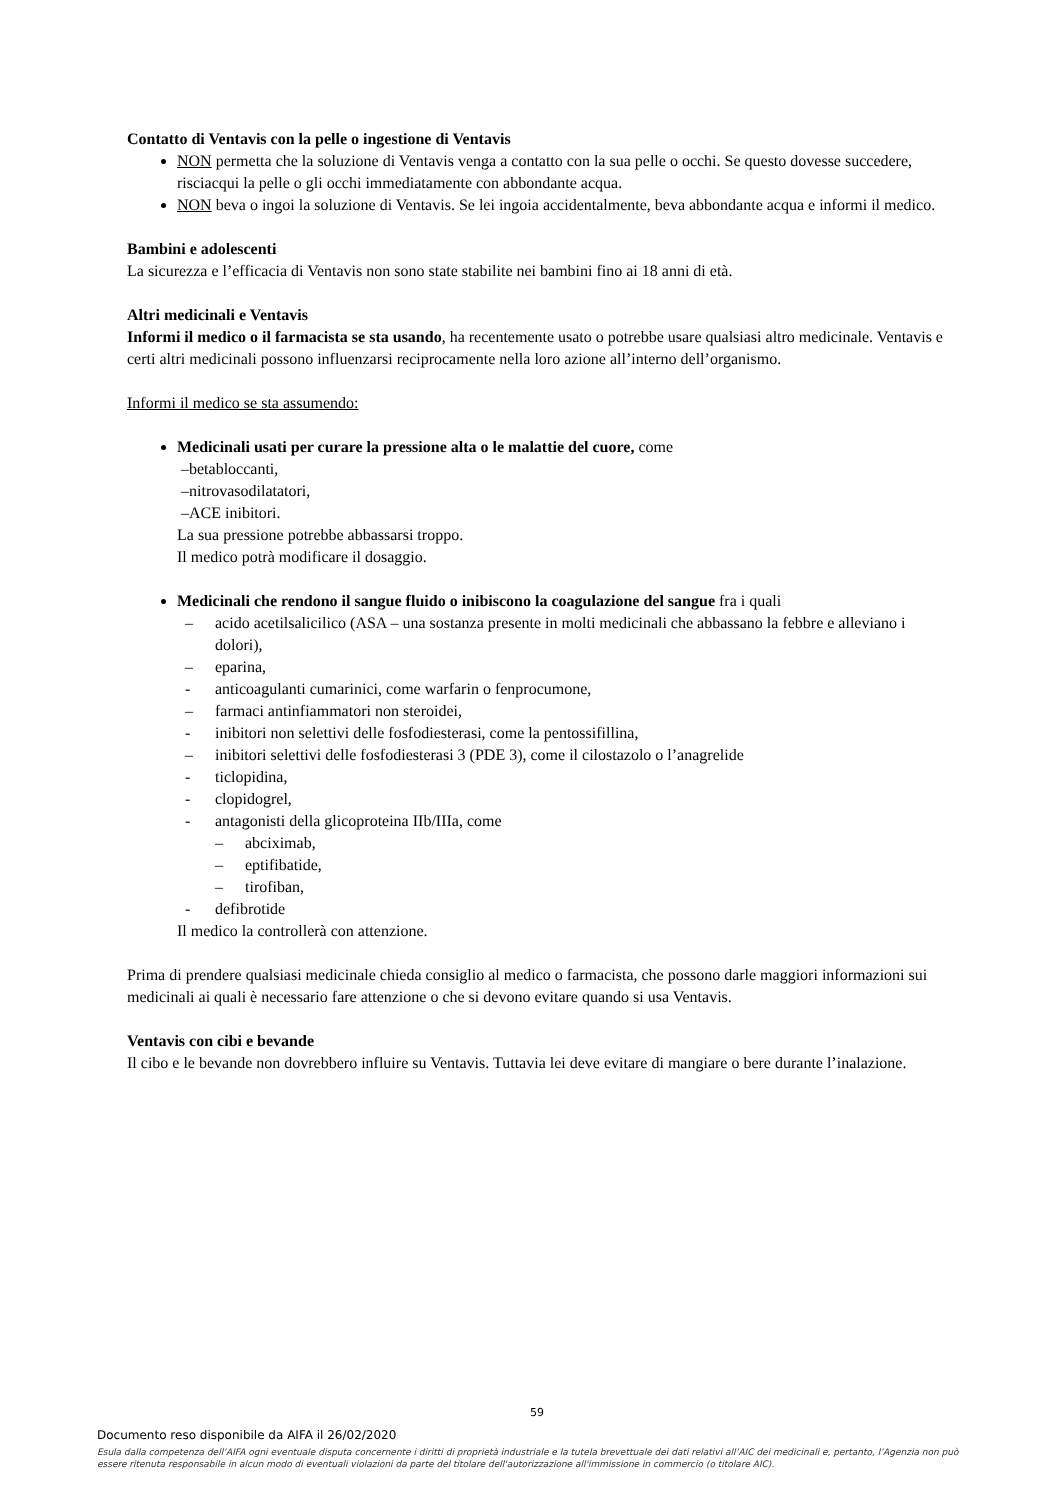Contatto di Ventavis con la pelle o ingestione di Ventavis
NON permetta che la soluzione di Ventavis venga a contatto con la sua pelle o occhi. Se questo dovesse succedere, risciacqui la pelle o gli occhi immediatamente con abbondante acqua.
NON beva o ingoi la soluzione di Ventavis. Se lei ingoia accidentalmente, beva abbondante acqua e informi il medico.
Bambini e adolescenti
La sicurezza e l’efficacia di Ventavis non sono state stabilite nei bambini fino ai 18 anni di età.
Altri medicinali e Ventavis
Informi il medico o il farmacista se sta usando, ha recentemente usato o potrebbe usare qualsiasi altro medicinale. Ventavis e certi altri medicinali possono influenzarsi reciprocamente nella loro azione all’interno dell’organismo.
Informi il medico se sta assumendo:
Medicinali usati per curare la pressione alta o le malattie del cuore, come
–betabloccanti,
–nitrovasodilatatori,
–ACE inibitori.
La sua pressione potrebbe abbassarsi troppo.
Il medico potrà modificare il dosaggio.
Medicinali che rendono il sangue fluido o inibiscono la coagulazione del sangue fra i quali
– acido acetilsalicilico (ASA – una sostanza presente in molti medicinali che abbassano la febbre e alleviano i dolori),
– eparina,
- anticoagulanti cumarinici, come warfarin o fenprocumone,
– farmaci antinfiammatori non steroidei,
- inibitori non selettivi delle fosfodiesterasi, come la pentossifillina,
– inibitori selettivi delle fosfodiesterasi 3 (PDE 3), come il cilostazolo o l’anagrelide
- ticlopidina,
- clopidogrel,
- antagonisti della glicoproteina IIb/IIIa, come
– abciximab,
– eptifibatide,
– tirofiban,
- defibrotide
Il medico la controllerà con attenzione.
Prima di prendere qualsiasi medicinale chieda consiglio al medico o farmacista, che possono darle maggiori informazioni sui medicinali ai quali è necessario fare attenzione o che si devono evitare quando si usa Ventavis.
Ventavis con cibi e bevande
Il cibo e le bevande non dovrebbero influire su Ventavis. Tuttavia lei deve evitare di mangiare o bere durante l’inalazione.
59
Documento reso disponibile da AIFA il 26/02/2020
Esula dalla competenza dell’AIFA ogni eventuale disputa concernente i diritti di proprietà industriale e la tutela brevettuale dei dati relativi all’AIC dei medicinali e, pertanto, l’Agenzia non può essere ritenuta responsabile in alcun modo di eventuali violazioni da parte del titolare dell'autorizzazione all'immissione in commercio (o titolare AIC).